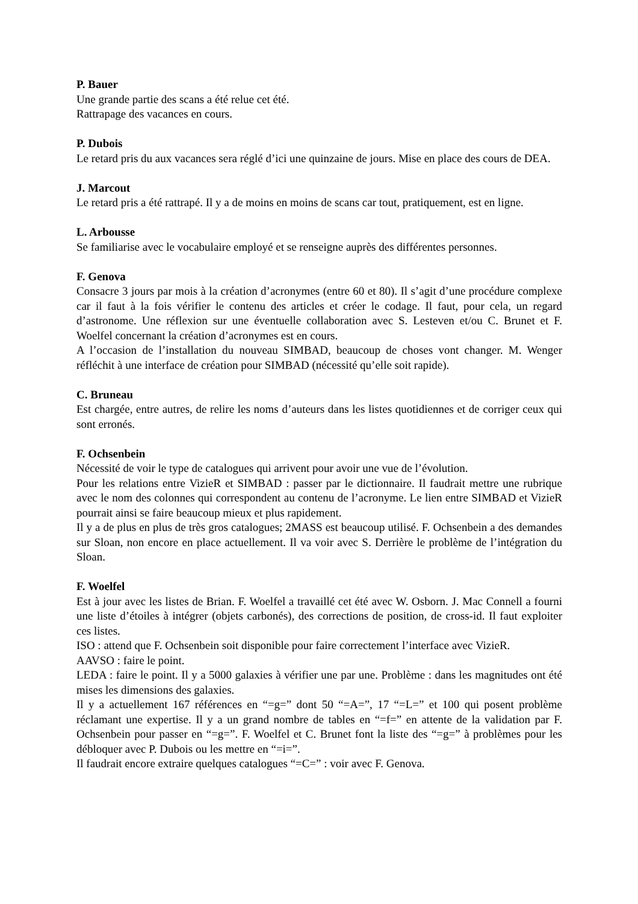P. Bauer
Une grande partie des scans a été relue cet été.
Rattrapage des vacances en cours.
P. Dubois
Le retard pris du aux vacances sera réglé d’ici une quinzaine de jours. Mise en place des cours de DEA.
J. Marcout
Le retard pris a été rattrapé. Il y a de moins en moins de scans car tout, pratiquement, est en ligne.
L. Arbousse
Se familiarise avec le vocabulaire employé et se renseigne auprès des différentes personnes.
F. Genova
Consacre 3 jours par mois à la création d’acronymes (entre 60 et 80). Il s’agit d’une procédure complexe car il faut à la fois vérifier le contenu des articles et créer le codage. Il faut, pour cela, un regard d’astronome. Une réflexion sur une éventuelle collaboration avec S. Lesteven et/ou C. Brunet et F. Woelfel concernant la création d’acronymes est en cours.
A l’occasion de l’installation du nouveau SIMBAD, beaucoup de choses vont changer. M. Wenger réfléchit à une interface de création pour SIMBAD (nécessité qu’elle soit rapide).
C. Bruneau
Est chargée, entre autres, de relire les noms d’auteurs dans les listes quotidiennes et de corriger ceux qui sont erronés.
F. Ochsenbein
Nécessité de voir le type de catalogues qui arrivent pour avoir une vue de l’évolution.
Pour les relations entre VizieR et SIMBAD : passer par le dictionnaire. Il faudrait mettre une rubrique avec le nom des colonnes qui correspondent au contenu de l’acronyme. Le lien entre SIMBAD et VizieR pourrait ainsi se faire beaucoup mieux et plus rapidement.
Il y a de plus en plus de très gros catalogues; 2MASS est beaucoup utilisé. F. Ochsenbein a des demandes sur Sloan, non encore en place actuellement. Il va voir avec S. Derrière le problème de l’intégration du Sloan.
F. Woelfel
Est à jour avec les listes de Brian. F. Woelfel a travaillé cet été avec W. Osborn. J. Mac Connell a fourni une liste d’étoiles à intégrer (objets carbonés), des corrections de position, de cross-id. Il faut exploiter ces listes.
ISO : attend que F. Ochsenbein soit disponible pour faire correctement l’interface avec VizieR.
AAVSO : faire le point.
LEDA : faire le point. Il y a 5000 galaxies à vérifier une par une. Problème : dans les magnitudes ont été mises les dimensions des galaxies.
Il y a actuellement 167 références en “=g=” dont 50 “=A=”, 17 “=L=” et 100 qui posent problème réclamant une expertise. Il y a un grand nombre de tables en “=f=” en attente de la validation par F. Ochsenbein pour passer en “=g=”. F. Woelfel et C. Brunet font la liste des “=g=” à problèmes pour les débloquer avec P. Dubois ou les mettre en “=i=”.
Il faudrait encore extraire quelques catalogues “=C=” : voir avec F. Genova.